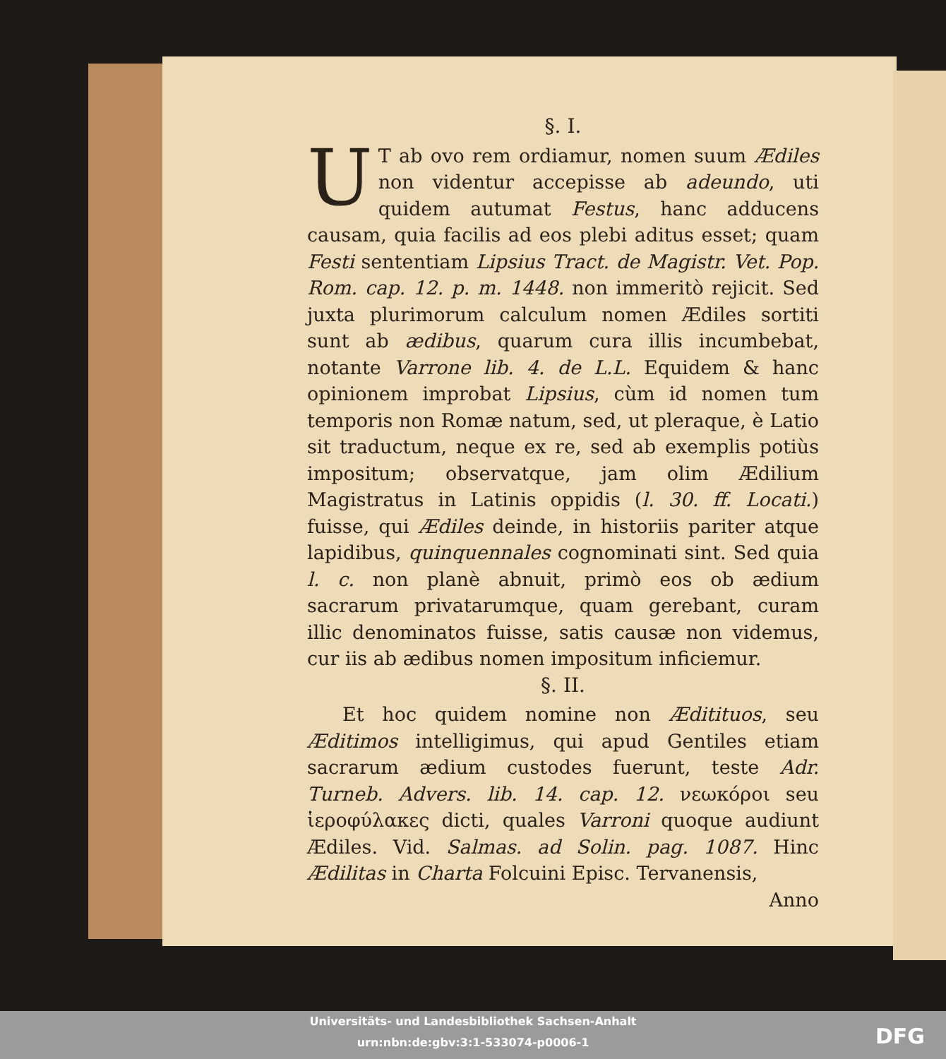§. I.
UT ab ovo rem ordiamur, nomen suum Ædiles non videntur accepisse ab adeundo, uti quidem autumat Festus, hanc adducens causam, quia facilis ad eos plebi aditus esset; quam Festi sententiam Lipsius Tract. de Magistr. Vet. Pop. Rom. cap. 12. p. m. 1448. non immeritò rejicit. Sed juxta plurimorum calculum nomen Ædiles sortiti sunt ab ædibus, quarum cura illis incumbebat, notante Varrone lib. 4. de L.L. Equidem & hanc opinionem improbat Lipsius, cùm id nomen tum temporis non Romæ natum, sed, ut pleraque, è Latio sit traductum, neque ex re, sed ab exemplis potiùs impositum; observatque, jam olim Ædilium Magistratus in Latinis oppidis (l. 30. ff. Locati.) fuisse, qui Ædiles deinde, in historiis pariter atque lapidibus, quinquennales cognominati sint. Sed quia l. c. non planè abnuit, primò eos ob ædium sacrarum privatarumque, quam gerebant, curam illic denominatos fuisse, satis causæ non videmus, cur iis ab ædibus nomen impositum inficiemur.
§. II.
Et hoc quidem nomine non Æditituos, seu Æditimos intelligimus, qui apud Gentiles etiam sacrarum ædium custodes fuerunt, teste Adr. Turneb. Advers. lib. 14. cap. 12. νεωκόροι seu ἱεροφύλακες dicti, quales Varroni quoque audiunt Ædiles. Vid. Salmas. ad Solin. pag. 1087. Hinc Ædilitas in Charta Folcuini Episc. Tervanensis,
Anno
Universitäts- und Landesbibliothek Sachsen-Anhalt
urn:nbn:de:gbv:3:1-533074-p0006-1
DFG